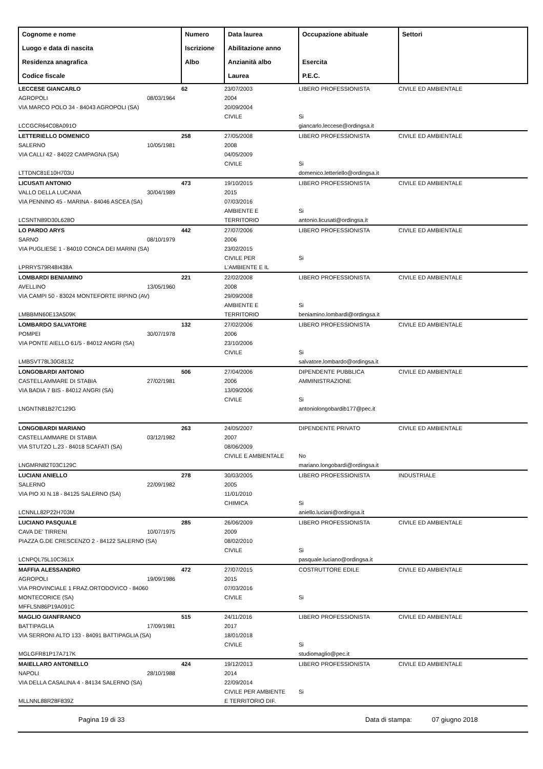| Cognome e nome Luogo e data di nascita Residenza anagrafica Codice fiscale | Numero Iscrizione Albo | Data laurea Abilitazione anno Anzianità albo Laurea | Occupazione abituale Esercita P.E.C. | Settori |
| --- | --- | --- | --- | --- |
| LECCESE GIANCARLO AGROPOLI 08/03/1964 VIA MARCO POLO 34 - 84043 AGROPOLI (SA) LCCGCR64C08A091O | 62 | 23/07/2003 2004 20/09/2004 CIVILE | LIBERO PROFESSIONISTA Si giancarlo.leccese@ordingsa.it | CIVILE ED AMBIENTALE |
| LETTERIELLO DOMENICO SALERNO 10/05/1981 VIA CALLI 42 - 84022 CAMPAGNA (SA) LTTDNC81E10H703U | 258 | 27/05/2008 2008 04/05/2009 CIVILE | LIBERO PROFESSIONISTA Si domenico.letteriello@ordingsa.it | CIVILE ED AMBIENTALE |
| LICUSATI ANTONIO VALLO DELLA LUCANIA 30/04/1989 VIA PENNINO 45 - MARINA - 84046 ASCEA (SA) LCSNTN89D30L628O | 473 | 19/10/2015 2015 07/03/2016 AMBIENTE E TERRITORIO | LIBERO PROFESSIONISTA Si antonio.licusati@ordingsa.it | CIVILE ED AMBIENTALE |
| LO PARDO ARYS SARNO 08/10/1979 VIA PUGLIESE 1 - 84010 CONCA DEI MARINI (SA) LPRRYS79R48I438A | 442 | 27/07/2006 2006 23/02/2015 CIVILE PER L'AMBIENTE E IL | LIBERO PROFESSIONISTA Si | CIVILE ED AMBIENTALE |
| LOMBARDI BENIAMINO AVELLINO 13/05/1960 VIA CAMPI 50 - 83024 MONTEFORTE IRPINO (AV) LMBBMN60E13A509K | 221 | 22/02/2008 2008 29/09/2008 AMBIENTE E TERRITORIO | LIBERO PROFESSIONISTA Si beniamino.lombardi@ordingsa.it | CIVILE ED AMBIENTALE |
| LOMBARDO SALVATORE POMPEI 30/07/1978 VIA PONTE AIELLO 61/5 - 84012 ANGRI (SA) LMBSVT78L30G813Z | 132 | 27/02/2006 2006 23/10/2006 CIVILE | LIBERO PROFESSIONISTA Si salvatore.lombardo@ordingsa.it | CIVILE ED AMBIENTALE |
| LONGOBARDI ANTONIO CASTELLAMMARE DI STABIA 27/02/1981 VIA BADIA 7 BIS - 84012 ANGRI (SA) LNGNTN81B27C129G | 506 | 27/04/2006 2006 13/09/2006 CIVILE | DIPENDENTE PUBBLICA AMMINISTRAZIONE Si antoniolongobardib177@pec.it | CIVILE ED AMBIENTALE |
| LONGOBARDI MARIANO CASTELLAMMARE DI STABIA 03/12/1982 VIA STUTZO L.23 - 84018 SCAFATI (SA) LNGMRN82T03C129C | 263 | 24/05/2007 2007 08/06/2009 CIVILE E AMBIENTALE | DIPENDENTE PRIVATO No mariano.longobardi@ordingsa.it | CIVILE ED AMBIENTALE |
| LUCIANI ANIELLO SALERNO 22/09/1982 VIA PIO XI N.18 - 84125 SALERNO (SA) LCNNLL82P22H703M | 278 | 30/03/2005 2005 11/01/2010 CHIMICA | LIBERO PROFESSIONISTA Si aniello.luciani@ordingsa.it | INDUSTRIALE |
| LUCIANO PASQUALE CAVA DE' TIRRENI 10/07/1975 PIAZZA G.DE CRESCENZO 2 - 84122 SALERNO (SA) LCNPQL75L10C361X | 285 | 26/06/2009 2009 08/02/2010 CIVILE | LIBERO PROFESSIONISTA Si pasquale.luciano@ordingsa.it | CIVILE ED AMBIENTALE |
| MAFFIA ALESSANDRO AGROPOLI 19/09/1986 VIA PROVINCIALE 1 FRAZ.ORTODOVICO - 84060 MONTECORICE (SA) MFFLSN86P19A091C | 472 | 27/07/2015 2015 07/03/2016 CIVILE | COSTRUTTORE EDILE Si | CIVILE ED AMBIENTALE |
| MAGLIO GIANFRANCO BATTIPAGLIA 17/09/1981 VIA SERRONI ALTO 133 - 84091 BATTIPAGLIA (SA) MGLGFR81P17A717K | 515 | 24/11/2016 2017 18/01/2018 CIVILE | LIBERO PROFESSIONISTA Si studiomaglio@pec.it | CIVILE ED AMBIENTALE |
| MAIELLARO ANTONELLO NAPOLI 28/10/1988 VIA DELLA CASALINA 4 - 84134 SALERNO (SA) MLLNNL88R28F839Z | 424 | 19/12/2013 2014 22/09/2014 CIVILE PER AMBIENTE E TERRITORIO DIF. | LIBERO PROFESSIONISTA Si | CIVILE ED AMBIENTALE |
Pagina 19 di 33 Data di stampa: 07 giugno 2018